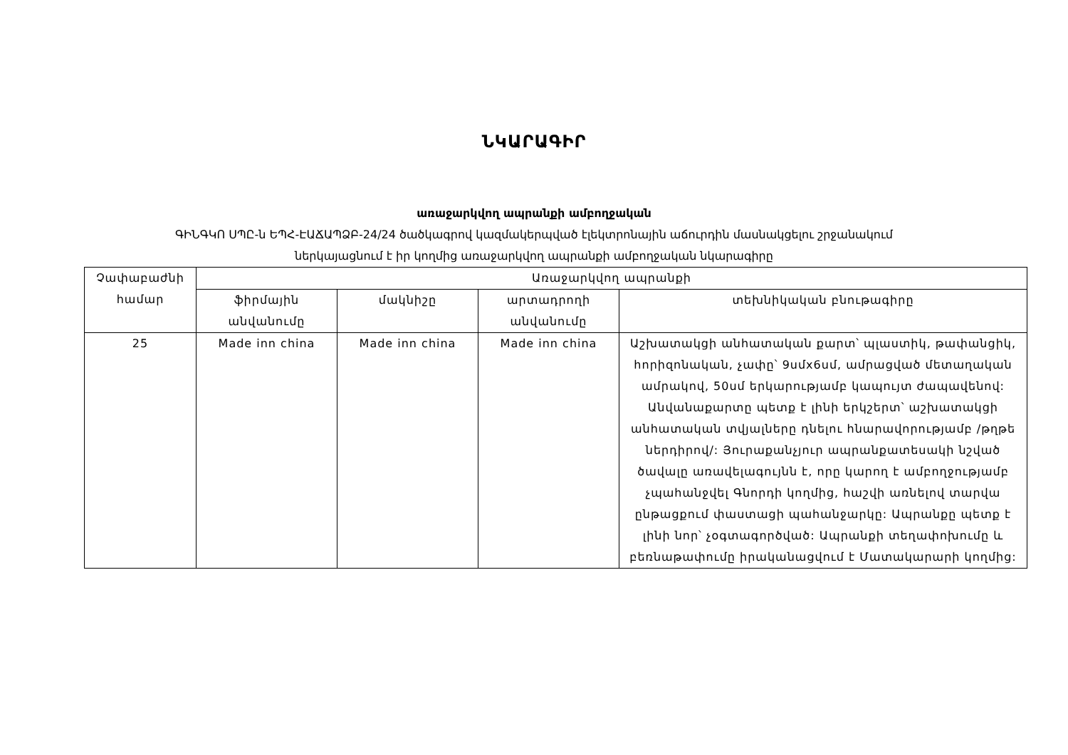ՆԿԱՐԱԳԻՐ
առաջարկվող ապրանքի ամբողջական
ԳԻՆԳԿՈ ՍՊԸ-ն ԵՊՀ-ԷԱՃԱՊՁԲ-24/24 ծածկագրով կազմակերպված էլեկտրոնային աճուրդին մասնակցելու շրջանակում
ներկայացնում է իր կողմից առաջարկվող ապրանքի ամբողջական նկարագիրը
| Չափաբաժնի համար | Առաջարկվող ապրանքի | | | |
| --- | --- | --- | --- | --- |
| | ֆիրմային անվանումը | մակնիշը | արտադրողի անվանումը | տեխնիկական բնութագիրը |
| 25 | Made inn china | Made inn china | Made inn china | Աշխատակցի անհատական քարտ՝ պլաստիկ, թափանցիկ, հորիզոնական, չափը՝ 9սմx6սմ, ամրացված մետաղական ամրակով, 50սմ երկարությամբ կապույտ ժապավենով: Անվանաքարտը պետք է լինի երկշերտ՝ աշխատակցի անհատական տվյալները դնելու հնարավորությամբ /թղթե ներդիրով/: Յուրաքանչյուր ապրանքատեսակի նշված ծավալը առավելագույնն է, որը կարող է ամբողջությամբ չպահանջվել Գնորդի կողմից, հաշվի առնելով տարվա ընթացքում փաստացի պահանջարկը: Ապրանքը պետք է լինի նոր՝ չօգտագործված: Ապրանքի տեղափոխումը և բեռնաթափումը իրականացվում է Մատակարարի կողմից: |